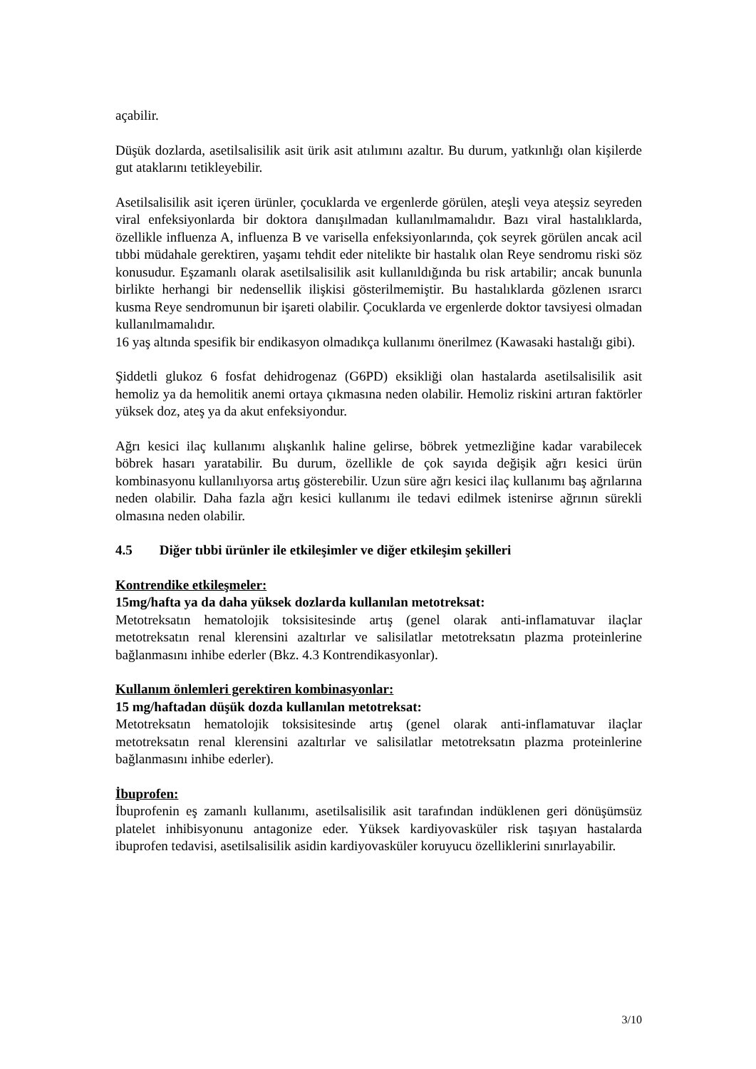açabilir.
Düşük dozlarda, asetilsalisilik asit ürik asit atılımını azaltır. Bu durum, yatkınlığı olan kişilerde gut ataklarını tetikleyebilir.
Asetilsalisilik asit içeren ürünler, çocuklarda ve ergenlerde görülen, ateşli veya ateşsiz seyreden viral enfeksiyonlarda bir doktora danışılmadan kullanılmamalıdır. Bazı viral hastalıklarda, özellikle influenza A, influenza B ve varisella enfeksiyonlarında, çok seyrek görülen ancak acil tıbbi müdahale gerektiren, yaşamı tehdit eder nitelikte bir hastalık olan Reye sendromu riski söz konusudur. Eşzamanlı olarak asetilsalisilik asit kullanıldığında bu risk artabilir; ancak bununla birlikte herhangi bir nedensellik ilişkisi gösterilmemiştir. Bu hastalıklarda gözlenen ısrarcı kusma Reye sendromunun bir işareti olabilir. Çocuklarda ve ergenlerde doktor tavsiyesi olmadan kullanılmamalıdır.
16 yaş altında spesifik bir endikasyon olmadıkça kullanımı önerilmez (Kawasaki hastalığı gibi).
Şiddetli glukoz 6 fosfat dehidrogenaz (G6PD) eksikliği olan hastalarda asetilsalisilik asit hemoliz ya da hemolitik anemi ortaya çıkmasına neden olabilir. Hemoliz riskini artıran faktörler yüksek doz, ateş ya da akut enfeksiyondur.
Ağrı kesici ilaç kullanımı alışkanlık haline gelirse, böbrek yetmezliğine kadar varabilecek böbrek hasarı yaratabilir. Bu durum, özellikle de çok sayıda değişik ağrı kesici ürün kombinasyonu kullanılıyorsa artış gösterebilir. Uzun süre ağrı kesici ilaç kullanımı baş ağrılarına neden olabilir. Daha fazla ağrı kesici kullanımı ile tedavi edilmek istenirse ağrının sürekli olmasına neden olabilir.
4.5 Diğer tıbbi ürünler ile etkileşimler ve diğer etkileşim şekilleri
Kontrendike etkileşmeler:
15mg/hafta ya da daha yüksek dozlarda kullanılan metotreksat:
Metotreksatın hematolojik toksisitesinde artış (genel olarak anti-inflamatuvar ilaçlar metotreksatın renal klerensini azaltırlar ve salisilatlar metotreksatın plazma proteinlerine bağlanmasını inhibe ederler (Bkz. 4.3 Kontrendikasyonlar).
Kullanım önlemleri gerektiren kombinasyonlar:
15 mg/haftadan düşük dozda kullanılan metotreksat:
Metotreksatın hematolojik toksisitesinde artış (genel olarak anti-inflamatuvar ilaçlar metotreksatın renal klerensini azaltırlar ve salisilatlar metotreksatın plazma proteinlerine bağlanmasını inhibe ederler).
İbuprofen:
İbuprofenin eş zamanlı kullanımı, asetilsalisilik asit tarafından indüklenen geri dönüşümsüz platelet inhibisyonunu antagonize eder. Yüksek kardiyovasküler risk taşıyan hastalarda ibuprofen tedavisi, asetilsalisilik asidin kardiyovasküler koruyucu özelliklerini sınırlayabilir.
3/10